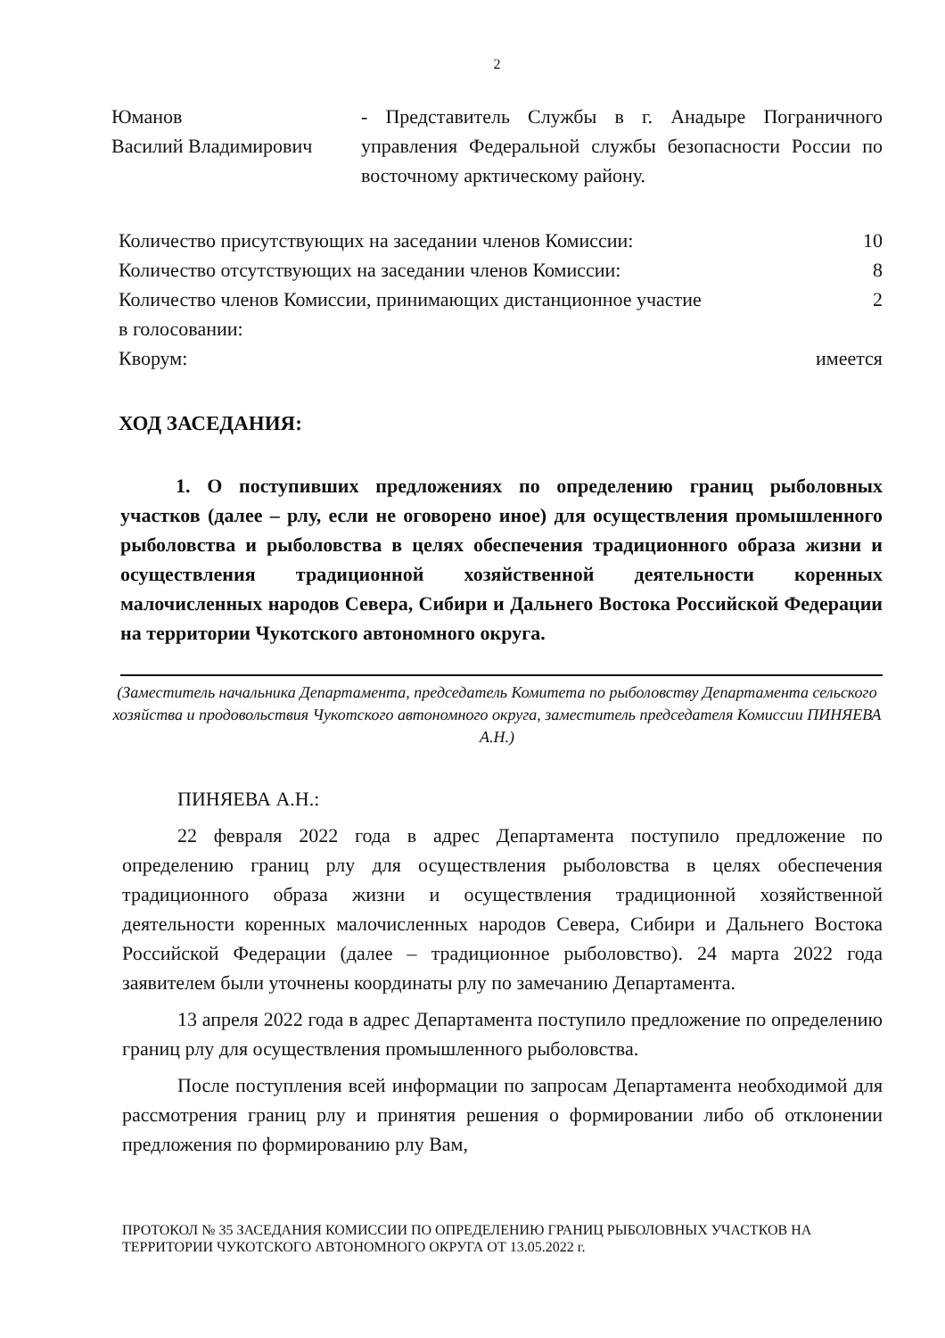2
Юманов
Василий Владимирович
- Представитель Службы в г. Анадыре Пограничного управления Федеральной службы безопасности России по восточному арктическому району.
Количество присутствующих на заседании членов Комиссии:
10
Количество отсутствующих на заседании членов Комиссии:
8
Количество членов Комиссии, принимающих дистанционное участие в голосовании:
2
Кворум: имеется
ХОД ЗАСЕДАНИЯ:
1. О поступивших предложениях по определению границ рыболовных участков (далее – рлу, если не оговорено иное) для осуществления промышленного рыболовства и рыболовства в целях обеспечения традиционного образа жизни и осуществления традиционной хозяйственной деятельности коренных малочисленных народов Севера, Сибири и Дальнего Востока Российской Федерации на территории Чукотского автономного округа.
(Заместитель начальника Департамента, председатель Комитета по рыболовству Департамента сельского хозяйства и продовольствия Чукотского автономного округа, заместитель председателя Комиссии ПИНЯЕВА А.Н.)
ПИНЯЕВА А.Н.:
22 февраля 2022 года в адрес Департамента поступило предложение по определению границ рлу для осуществления рыболовства в целях обеспечения традиционного образа жизни и осуществления традиционной хозяйственной деятельности коренных малочисленных народов Севера, Сибири и Дальнего Востока Российской Федерации (далее – традиционное рыболовство). 24 марта 2022 года заявителем были уточнены координаты рлу по замечанию Департамента.
13 апреля 2022 года в адрес Департамента поступило предложение по определению границ рлу для осуществления промышленного рыболовства.
После поступления всей информации по запросам Департамента необходимой для рассмотрения границ рлу и принятия решения о формировании либо об отклонении предложения по формированию рлу Вам,
ПРОТОКОЛ № 35 ЗАСЕДАНИЯ КОМИССИИ ПО ОПРЕДЕЛЕНИЮ ГРАНИЦ РЫБОЛОВНЫХ УЧАСТКОВ НА ТЕРРИТОРИИ ЧУКОТСКОГО АВТОНОМНОГО ОКРУГА ОТ 13.05.2022 г.